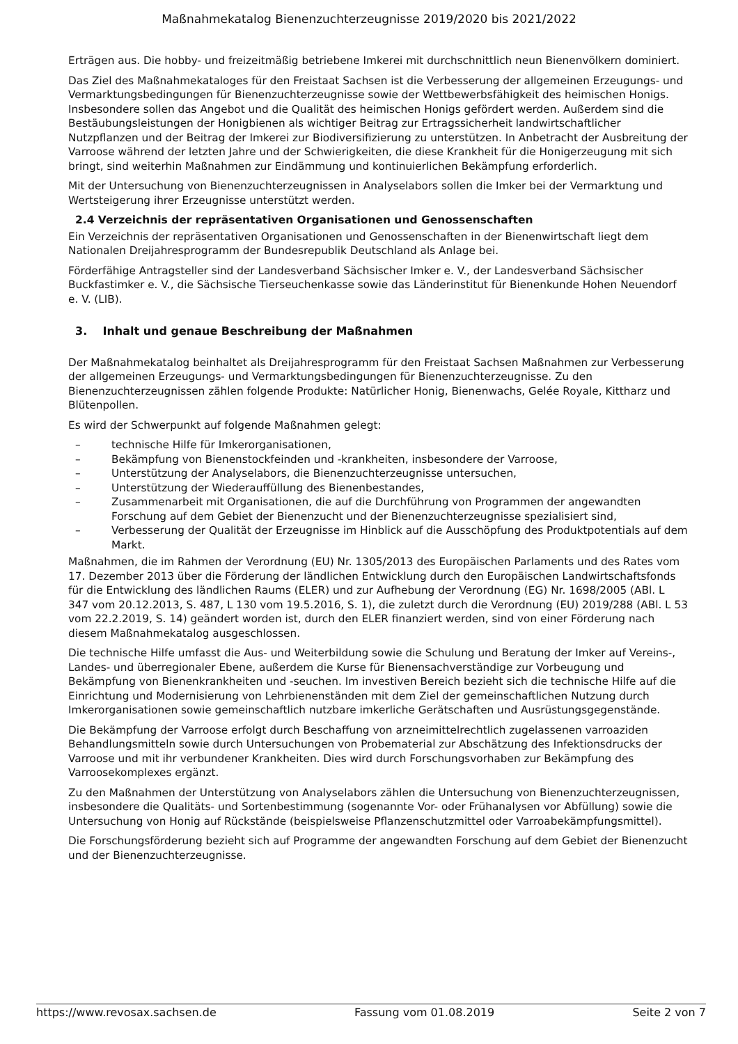Maßnahmekatalog Bienenzuchterzeugnisse 2019/2020 bis 2021/2022
Erträgen aus. Die hobby- und freizeitmäßig betriebene Imkerei mit durchschnittlich neun Bienenvölkern dominiert.
Das Ziel des Maßnahmekataloges für den Freistaat Sachsen ist die Verbesserung der allgemeinen Erzeugungs- und Vermarktungsbedingungen für Bienenzuchterzeugnisse sowie der Wettbewerbsfähigkeit des heimischen Honigs. Insbesondere sollen das Angebot und die Qualität des heimischen Honigs gefördert werden. Außerdem sind die Bestäubungsleistungen der Honigbienen als wichtiger Beitrag zur Ertragssicherheit landwirtschaftlicher Nutzpflanzen und der Beitrag der Imkerei zur Biodiversifizierung zu unterstützen. In Anbetracht der Ausbreitung der Varroose während der letzten Jahre und der Schwierigkeiten, die diese Krankheit für die Honigerzeugung mit sich bringt, sind weiterhin Maßnahmen zur Eindämmung und kontinuierlichen Bekämpfung erforderlich.
Mit der Untersuchung von Bienenzuchterzeugnissen in Analyselabors sollen die Imker bei der Vermarktung und Wertsteigerung ihrer Erzeugnisse unterstützt werden.
2.4 Verzeichnis der repräsentativen Organisationen und Genossenschaften
Ein Verzeichnis der repräsentativen Organisationen und Genossenschaften in der Bienenwirtschaft liegt dem Nationalen Dreijahresprogramm der Bundesrepublik Deutschland als Anlage bei.
Förderfähige Antragsteller sind der Landesverband Sächsischer Imker e. V., der Landesverband Sächsischer Buckfastimker e. V., die Sächsische Tierseuchenkasse sowie das Länderinstitut für Bienenkunde Hohen Neuendorf e. V. (LIB).
3. Inhalt und genaue Beschreibung der Maßnahmen
Der Maßnahmekatalog beinhaltet als Dreijahresprogramm für den Freistaat Sachsen Maßnahmen zur Verbesserung der allgemeinen Erzeugungs- und Vermarktungsbedingungen für Bienenzuchterzeugnisse. Zu den Bienenzuchterzeugnissen zählen folgende Produkte: Natürlicher Honig, Bienenwachs, Gelée Royale, Kittharz und Blütenpollen.
Es wird der Schwerpunkt auf folgende Maßnahmen gelegt:
– technische Hilfe für Imkerorganisationen,
– Bekämpfung von Bienenstockfeinden und -krankheiten, insbesondere der Varroose,
– Unterstützung der Analyselabors, die Bienenzuchterzeugnisse untersuchen,
– Unterstützung der Wiederauffüllung des Bienenbestandes,
– Zusammenarbeit mit Organisationen, die auf die Durchführung von Programmen der angewandten Forschung auf dem Gebiet der Bienenzucht und der Bienenzuchterzeugnisse spezialisiert sind,
– Verbesserung der Qualität der Erzeugnisse im Hinblick auf die Ausschöpfung des Produktpotentials auf dem Markt.
Maßnahmen, die im Rahmen der Verordnung (EU) Nr. 1305/2013 des Europäischen Parlaments und des Rates vom 17. Dezember 2013 über die Förderung der ländlichen Entwicklung durch den Europäischen Landwirtschaftsfonds für die Entwicklung des ländlichen Raums (ELER) und zur Aufhebung der Verordnung (EG) Nr. 1698/2005 (ABl. L 347 vom 20.12.2013, S. 487, L 130 vom 19.5.2016, S. 1), die zuletzt durch die Verordnung (EU) 2019/288 (ABl. L 53 vom 22.2.2019, S. 14) geändert worden ist, durch den ELER finanziert werden, sind von einer Förderung nach diesem Maßnahmekatalog ausgeschlossen.
Die technische Hilfe umfasst die Aus- und Weiterbildung sowie die Schulung und Beratung der Imker auf Vereins-, Landes- und überregionaler Ebene, außerdem die Kurse für Bienensachverständige zur Vorbeugung und Bekämpfung von Bienenkrankheiten und -seuchen. Im investiven Bereich bezieht sich die technische Hilfe auf die Einrichtung und Modernisierung von Lehrbienenständen mit dem Ziel der gemeinschaftlichen Nutzung durch Imkerorganisationen sowie gemeinschaftlich nutzbare imkerliche Gerätschaften und Ausrüstungsgegenstände.
Die Bekämpfung der Varroose erfolgt durch Beschaffung von arzneimittelrechtlich zugelassenen varroaziden Behandlungsmitteln sowie durch Untersuchungen von Probematerial zur Abschätzung des Infektionsdrucks der Varroose und mit ihr verbundener Krankheiten. Dies wird durch Forschungsvorhaben zur Bekämpfung des Varroosekomplexes ergänzt.
Zu den Maßnahmen der Unterstützung von Analyselabors zählen die Untersuchung von Bienenzuchterzeugnissen, insbesondere die Qualitäts- und Sortenbestimmung (sogenannte Vor- oder Frühanalysen vor Abfüllung) sowie die Untersuchung von Honig auf Rückstände (beispielsweise Pflanzenschutzmittel oder Varroabekämpfungsmittel).
Die Forschungsförderung bezieht sich auf Programme der angewandten Forschung auf dem Gebiet der Bienenzucht und der Bienenzuchterzeugnisse.
https://www.revosax.sachsen.de Fassung vom 01.08.2019 Seite 2 von 7